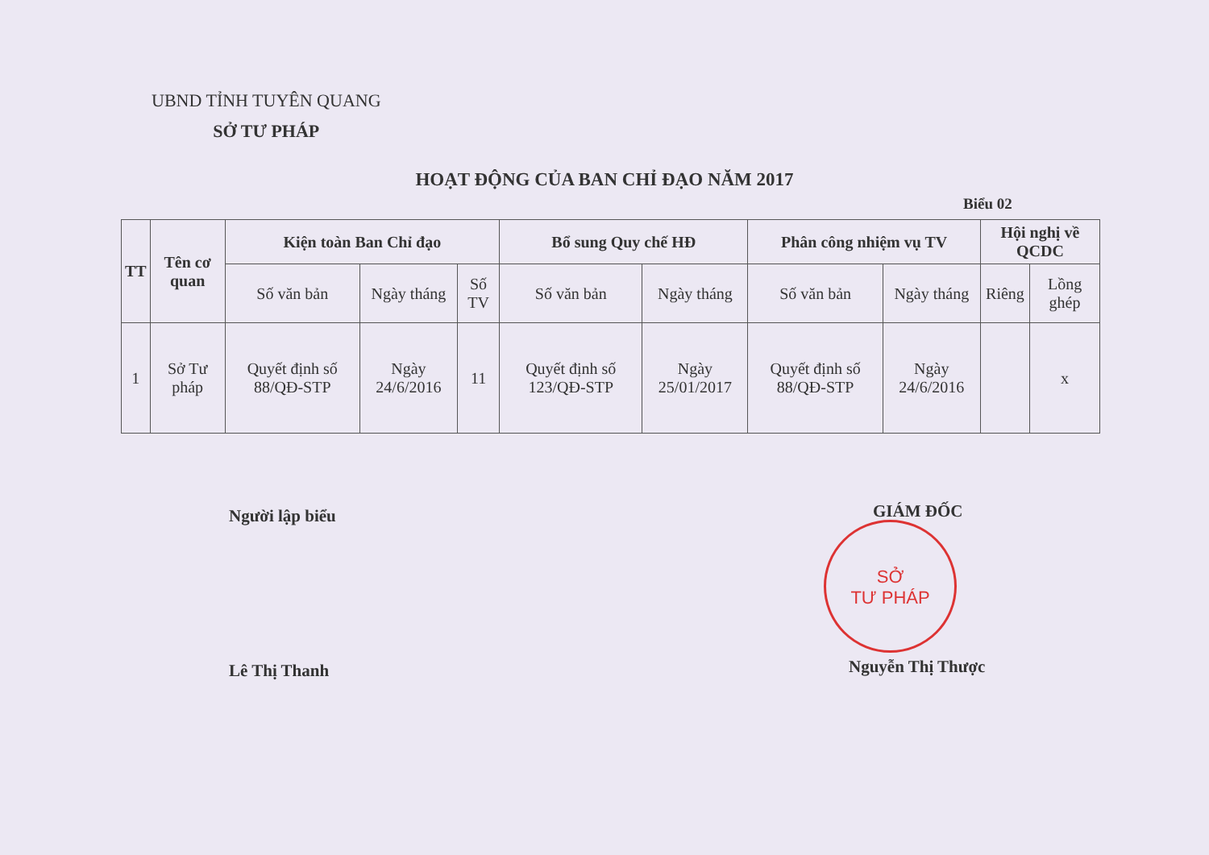UBND TỈNH TUYÊN QUANG
SỞ TƯ PHÁP
HOẠT ĐỘNG CỦA BAN CHỈ ĐẠO NĂM 2017
Biểu 02
| TT | Tên cơ quan | Kiện toàn Ban Chỉ đạo | | | Bổ sung Quy chế HĐ | | Phân công nhiệm vụ TV | | Hội nghị về QCDC | |
| --- | --- | --- | --- | --- | --- | --- | --- | --- | --- | --- |
| | | Số văn bản | Ngày tháng | Số TV | Số văn bản | Ngày tháng | Số văn bản | Ngày tháng | Riêng | Lồng ghép |
| 1 | Sở Tư pháp | Quyết định số 88/QĐ-STP | Ngày 24/6/2016 | 11 | Quyết định số 123/QĐ-STP | Ngày 25/01/2017 | Quyết định số 88/QĐ-STP | Ngày 24/6/2016 | | x |
Người lập biểu
Lê Thị Thanh
GIÁM ĐỐC
SỞ
TƯ PHÁP
Nguyễn Thị Thược